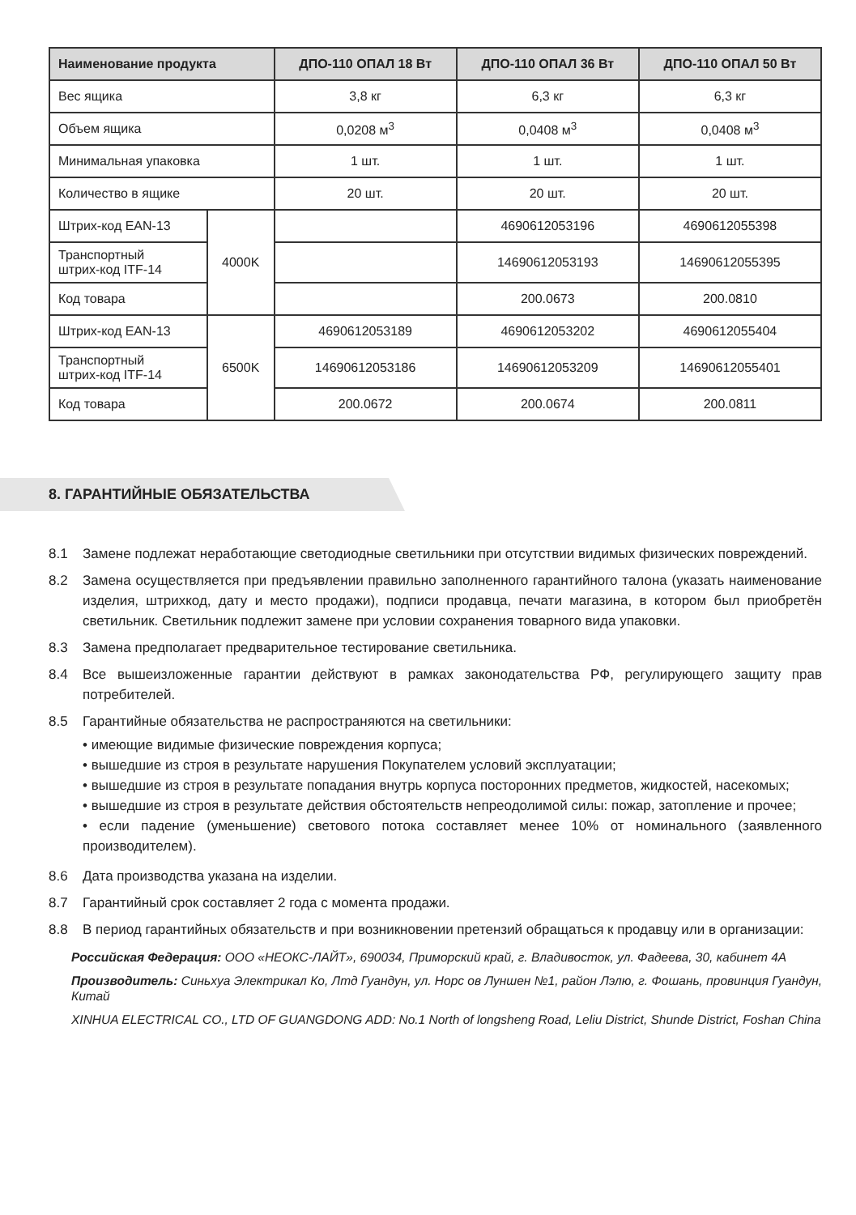| Наименование продукта | | ДПО-110 ОПАЛ 18 Вт | ДПО-110 ОПАЛ 36 Вт | ДПО-110 ОПАЛ 50 Вт |
| --- | --- | --- | --- | --- |
| Вес ящика | | 3,8 кг | 6,3 кг | 6,3 кг |
| Объем ящика | | 0,0208 м<sup>3</sup> | 0,0408 м<sup>3</sup> | 0,0408 м<sup>3</sup> |
| Минимальная упаковка | | 1 шт. | 1 шт. | 1 шт. |
| Количество в ящике | | 20 шт. | 20 шт. | 20 шт. |
| Штрих-код EAN-13 | 4000K | | 4690612053196 | 4690612055398 |
| Транспортный штрих-код ITF-14 | | | 14690612053193 | 14690612055395 |
| Код товара | | | 200.0673 | 200.0810 |
| Штрих-код EAN-13 | 6500K | 4690612053189 | 4690612053202 | 4690612055404 |
| Транспортный штрих-код ITF-14 | | 14690612053186 | 14690612053209 | 14690612055401 |
| Код товара | | 200.0672 | 200.0674 | 200.0811 |
8. ГАРАНТИЙНЫЕ ОБЯЗАТЕЛЬСТВА
8.1 Замене подлежат неработающие светодиодные светильники при отсутствии видимых физических повреждений.
8.2 Замена осуществляется при предъявлении правильно заполненного гарантийного талона (указать наименование изделия, штрихкод, дату и место продажи), подписи продавца, печати магазина, в котором был приобретён светильник. Светильник подлежит замене при условии сохранения товарного вида упаковки.
8.3 Замена предполагает предварительное тестирование светильника.
8.4 Все вышеизложенные гарантии действуют в рамках законодательства РФ, регулирующего защиту прав потребителей.
8.5 Гарантийные обязательства не распространяются на светильники:
• имеющие видимые физические повреждения корпуса;
• вышедшие из строя в результате нарушения Покупателем условий эксплуатации;
• вышедшие из строя в результате попадания внутрь корпуса посторонних предметов, жидкостей, насекомых;
• вышедшие из строя в результате действия обстоятельств непреодолимой силы: пожар, затопление и прочее;
• если падение (уменьшение) светового потока составляет менее 10% от номинального (заявленного производителем).
8.6 Дата производства указана на изделии.
8.7 Гарантийный срок составляет 2 года с момента продажи.
8.8 В период гарантийных обязательств и при возникновении претензий обращаться к продавцу или в организации:
Российская Федерация: ООО «НЕОКС-ЛАЙТ», 690034, Приморский край, г. Владивосток, ул. Фадеева, 30, кабинет 4А
Производитель: Синьхуа Электрикал Ко, Лтд Гуандун, ул. Норс ов Луншен №1, район Лэлю, г. Фошань, провинция Гуандун, Китай
XINHUA ELECTRICAL CO., LTD OF GUANGDONG ADD: No.1 North of longsheng Road, Leliu District, Shunde District, Foshan China